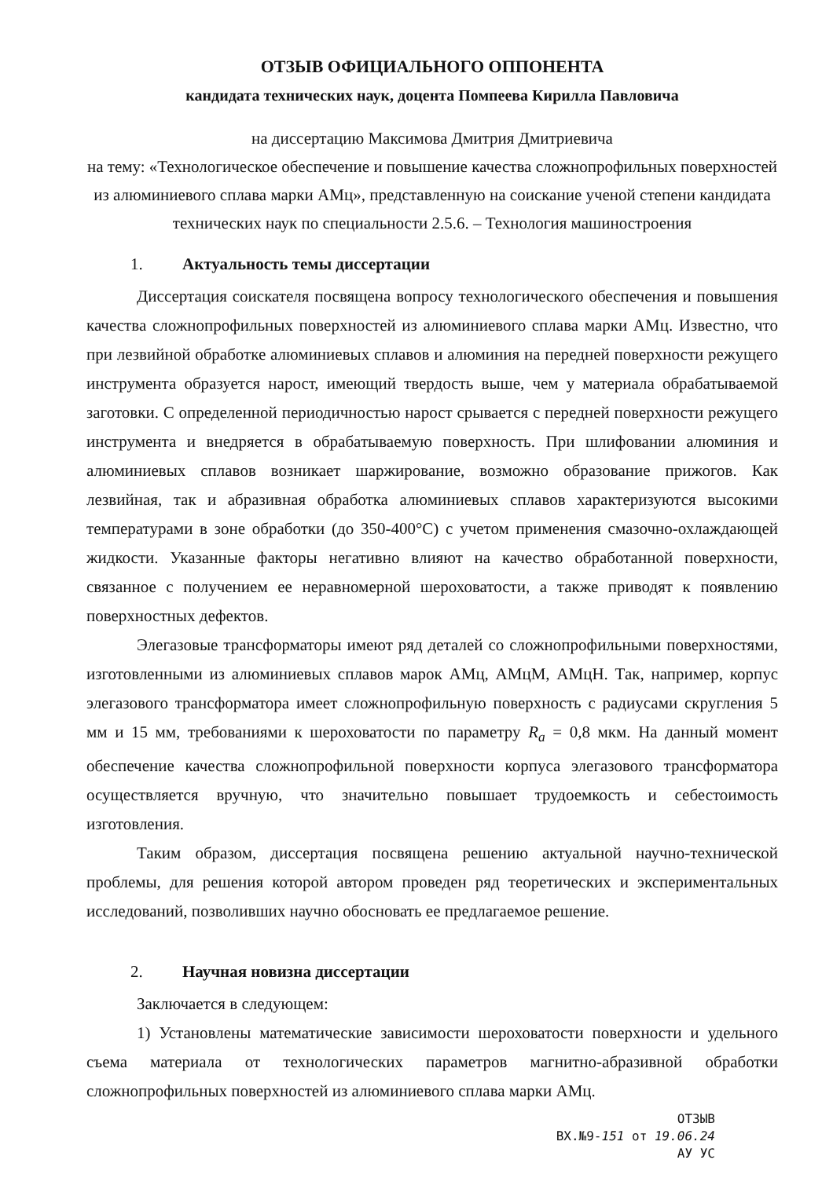ОТЗЫВ ОФИЦИАЛЬНОГО ОППОНЕНТА
кандидата технических наук, доцента Помпеева Кирилла Павловича
на диссертацию Максимова Дмитрия Дмитриевича
на тему: «Технологическое обеспечение и повышение качества сложнопрофильных поверхностей из алюминиевого сплава марки АМц», представленную на соискание ученой степени кандидата технических наук по специальности 2.5.6. – Технология машиностроения
1. Актуальность темы диссертации
Диссертация соискателя посвящена вопросу технологического обеспечения и повышения качества сложнопрофильных поверхностей из алюминиевого сплава марки АМц. Известно, что при лезвийной обработке алюминиевых сплавов и алюминия на передней поверхности режущего инструмента образуется нарост, имеющий твердость выше, чем у материала обрабатываемой заготовки. С определенной периодичностью нарост срывается с передней поверхности режущего инструмента и внедряется в обрабатываемую поверхность. При шлифовании алюминия и алюминиевых сплавов возникает шаржирование, возможно образование прижогов. Как лезвийная, так и абразивная обработка алюминиевых сплавов характеризуются высокими температурами в зоне обработки (до 350-400°С) с учетом применения смазочно-охлаждающей жидкости. Указанные факторы негативно влияют на качество обработанной поверхности, связанное с получением ее неравномерной шероховатости, а также приводят к появлению поверхностных дефектов.
Элегазовые трансформаторы имеют ряд деталей со сложнопрофильными поверхностями, изготовленными из алюминиевых сплавов марок АМц, АМцМ, АМцН. Так, например, корпус элегазового трансформатора имеет сложнопрофильную поверхность с радиусами скругления 5 мм и 15 мм, требованиями к шероховатости по параметру R<sub>a</sub> = 0,8 мкм. На данный момент обеспечение качества сложнопрофильной поверхности корпуса элегазового трансформатора осуществляется вручную, что значительно повышает трудоемкость и себестоимость изготовления.
Таким образом, диссертация посвящена решению актуальной научно-технической проблемы, для решения которой автором проведен ряд теоретических и экспериментальных исследований, позволивших научно обосновать ее предлагаемое решение.
2. Научная новизна диссертации
Заключается в следующем:
1) Установлены математические зависимости шероховатости поверхности и удельного съема материала от технологических параметров магнитно-абразивной обработки сложнопрофильных поверхностей из алюминиевого сплава марки АМц.
ОТЗЫВ
ВХ.№9-151 от 19.06.24
АУ УС